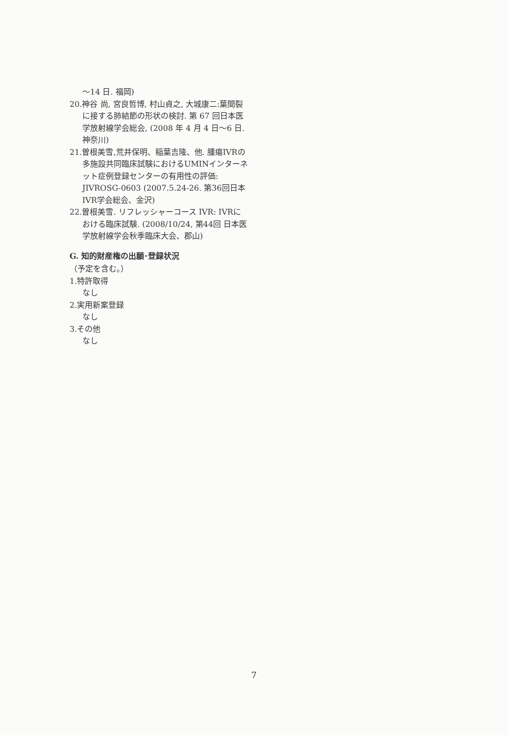～14 日. 福岡)
20.神谷 尚, 宮良哲博, 村山貞之, 大城康二:葉間裂に接する肺結節の形状の検討. 第 67 回日本医学放射線学会総会, (2008 年 4 月 4 日～6 日. 神奈川)
21.曽根美雪,荒井保明、稲葉吉隆、他. 腫瘍IVRの多施設共同臨床試験におけるUMINインターネット症例登録センターの有用性の評価: JIVROSG-0603 (2007.5.24-26. 第36回日本IVR学会総会、金沢)
22.曽根美雪. リフレッシャーコース IVR: IVRにおける臨床試験. (2008/10/24, 第44回 日本医学放射線学会秋季臨床大会、郡山)
G. 知的財産権の出願･登録状況
（予定を含む。）
1.特許取得
なし
2.実用新案登録
なし
3.その他
なし
7